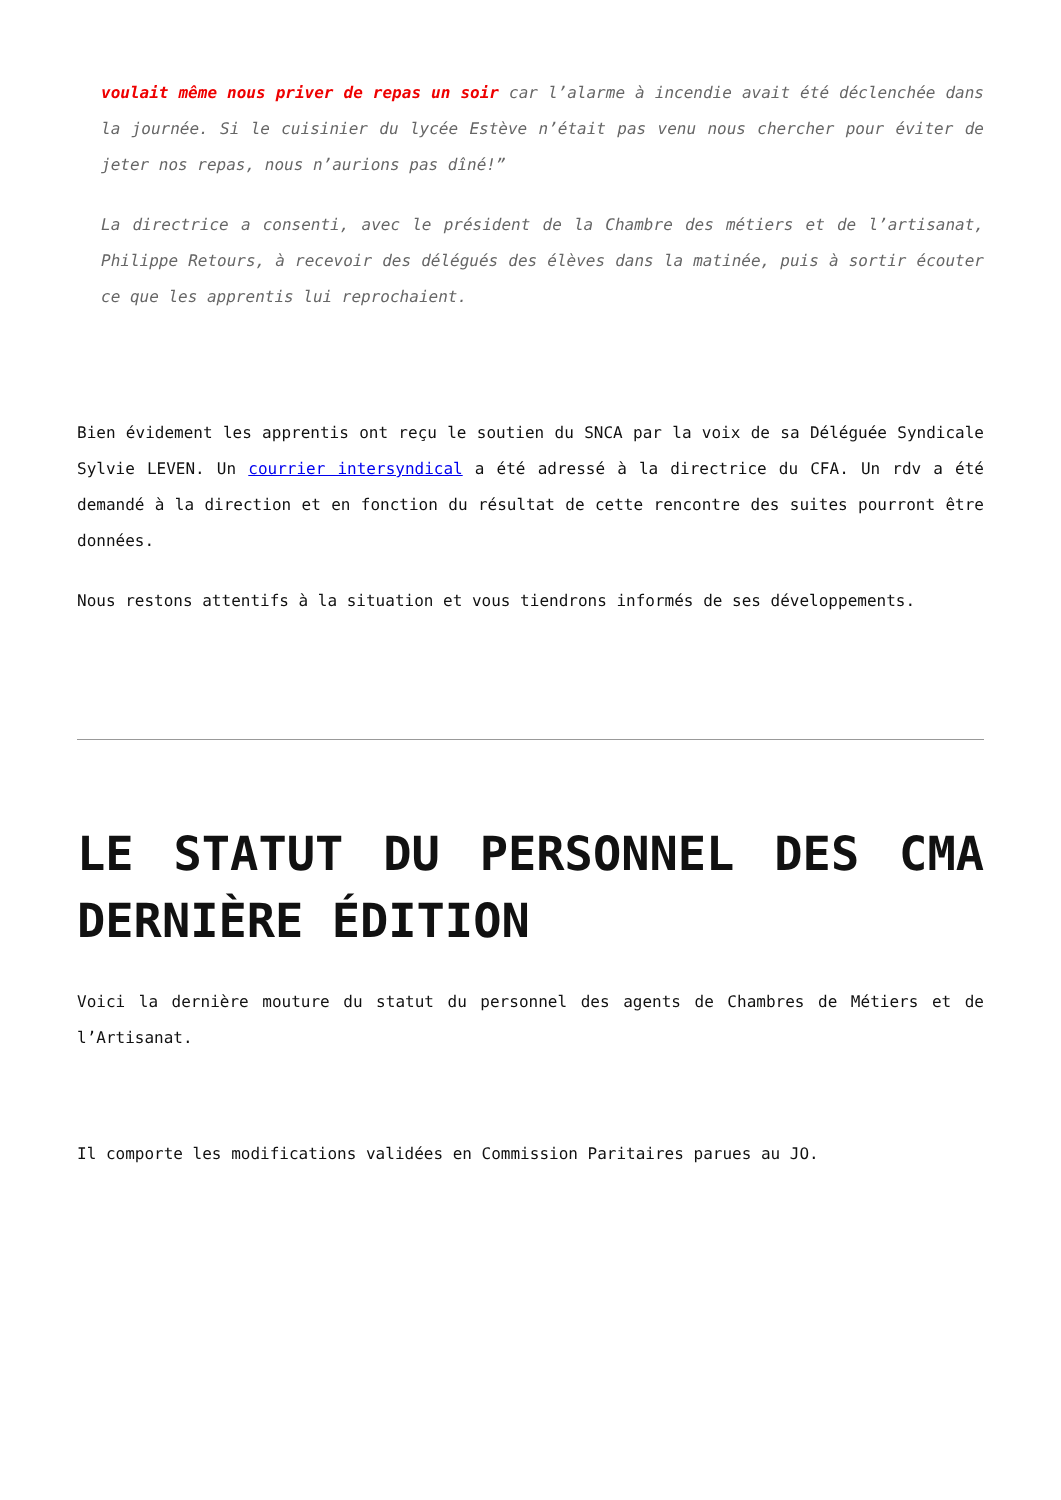voulait même nous priver de repas un soir car l’alarme à incendie avait été déclenchée dans la journée. Si le cuisinier du lycée Estève n’était pas venu nous chercher pour éviter de jeter nos repas, nous n’aurions pas dîné!”
La directrice a consenti, avec le président de la Chambre des métiers et de l’artisanat, Philippe Retours, à recevoir des délégués des élèves dans la matinée, puis à sortir écouter ce que les apprentis lui reprochaient.
Bien évidement les apprentis ont reçu le soutien du SNCA par la voix de sa Déléguée Syndicale Sylvie LEVEN. Un courrier intersyndical a été adressé à la directrice du CFA. Un rdv a été demandé à la direction et en fonction du résultat de cette rencontre des suites pourront être données.
Nous restons attentifs à la situation et vous tiendrons informés de ses développements.
LE STATUT DU PERSONNEL DES CMA DERNIÈRE ÉDITION
Voici la dernière mouture du statut du personnel des agents de Chambres de Métiers et de l’Artisanat.
Il comporte les modifications validées en Commission Paritaires parues au JO.